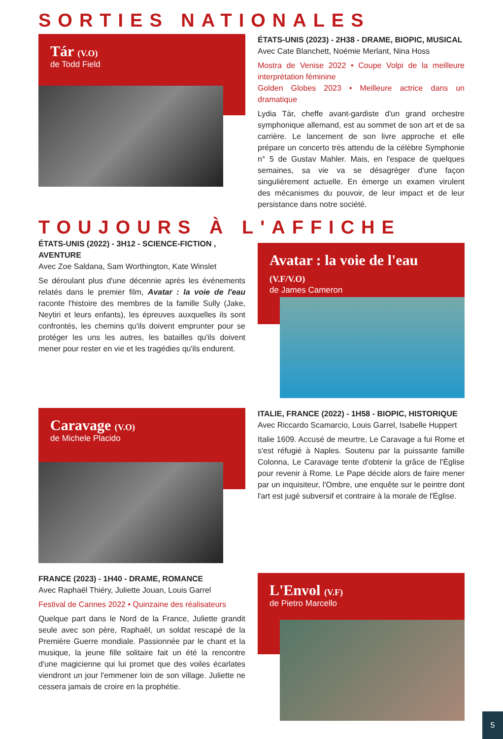SORTIES NATIONALES
Tár (V.O)
de Todd Field
ÉTATS-UNIS (2023) - 2H38 - DRAME, BIOPIC, MUSICAL
Avec Cate Blanchett, Noémie Merlant, Nina Hoss
Mostra de Venise 2022 • Coupe Volpi de la meilleure interprétation féminine
Golden Globes 2023 • Meilleure actrice dans un dramatique
Lydia Tár, cheffe avant-gardiste d'un grand orchestre symphonique allemand, est au sommet de son art et de sa carrière. Le lancement de son livre approche et elle prépare un concerto très attendu de la célèbre Symphonie n° 5 de Gustav Mahler. Mais, en l'espace de quelques semaines, sa vie va se désagréger d'une façon singulièrement actuelle. En émerge un examen virulent des mécanismes du pouvoir, de leur impact et de leur persistance dans notre société.
TOUJOURS À L'AFFICHE
ÉTATS-UNIS (2022) - 3H12 - SCIENCE-FICTION , AVENTURE
Avec Zoe Saldana, Sam Worthington, Kate Winslet
Se déroulant plus d'une décennie après les événements relatés dans le premier film, Avatar : la voie de l'eau raconte l'histoire des membres de la famille Sully (Jake, Neytiri et leurs enfants), les épreuves auxquelles ils sont confrontés, les chemins qu'ils doivent emprunter pour se protéger les uns les autres, les batailles qu'ils doivent mener pour rester en vie et les tragédies qu'ils endurent.
Avatar : la voie de l'eau (V.F/V.O)
de James Cameron
Caravage (V.O)
de Michele Placido
ITALIE, FRANCE (2022) - 1H58 - BIOPIC, HISTORIQUE
Avec Riccardo Scamarcio, Louis Garrel, Isabelle Huppert
Italie 1609. Accusé de meurtre, Le Caravage a fui Rome et s'est réfugié à Naples. Soutenu par la puissante famille Colonna, Le Caravage tente d'obtenir la grâce de l'Église pour revenir à Rome. Le Pape décide alors de faire mener par un inquisiteur, l'Ombre, une enquête sur le peintre dont l'art est jugé subversif et contraire à la morale de l'Église.
FRANCE (2023) - 1H40 - DRAME, ROMANCE
Avec Raphaël Thiéry, Juliette Jouan, Louis Garrel
Festival de Cannes 2022 • Quinzaine des réalisateurs
Quelque part dans le Nord de la France, Juliette grandit seule avec son père, Raphaël, un soldat rescapé de la Première Guerre mondiale. Passionnée par le chant et la musique, la jeune fille solitaire fait un été la rencontre d'une magicienne qui lui promet que des voiles écarlates viendront un jour l'emmener loin de son village. Juliette ne cessera jamais de croire en la prophétie.
L'Envol (V.F)
de Pietro Marcello
5